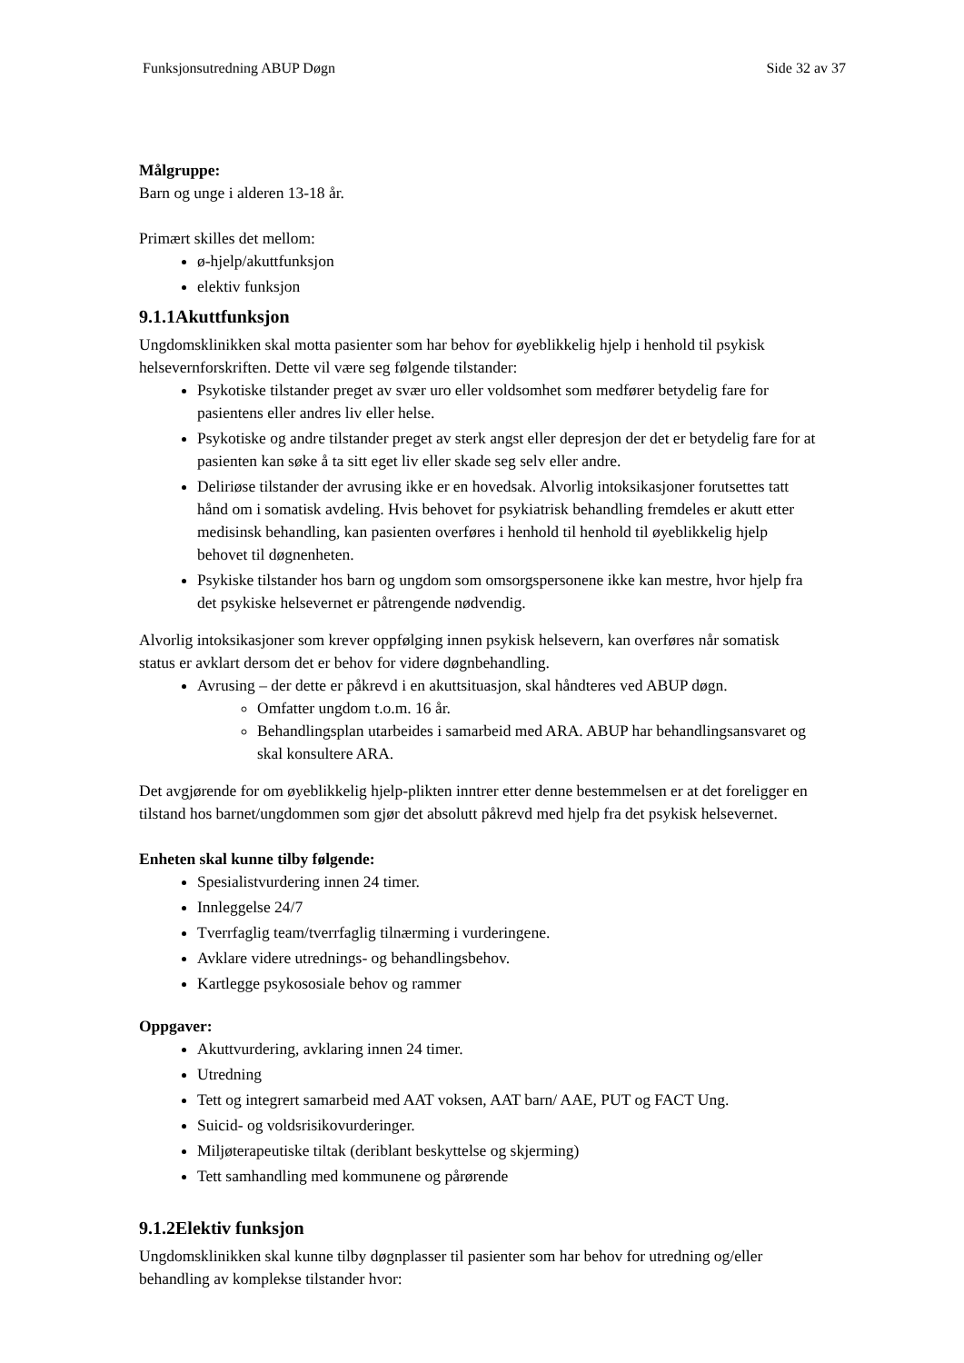Funksjonsutredning ABUP Døgn Side 32 av 37
Målgruppe:
Barn og unge i alderen 13-18 år.
Primært skilles det mellom:
ø-hjelp/akuttfunksjon
elektiv funksjon
9.1.1Akuttfunksjon
Ungdomsklinikken skal motta pasienter som har behov for øyeblikkelig hjelp i henhold til psykisk helsevernforskriften. Dette vil være seg følgende tilstander:
Psykotiske tilstander preget av svær uro eller voldsomhet som medfører betydelig fare for pasientens eller andres liv eller helse.
Psykotiske og andre tilstander preget av sterk angst eller depresjon der det er betydelig fare for at pasienten kan søke å ta sitt eget liv eller skade seg selv eller andre.
Deliriøse tilstander der avrusing ikke er en hovedsak. Alvorlig intoksikasjoner forutsettes tatt hånd om i somatisk avdeling. Hvis behovet for psykiatrisk behandling fremdeles er akutt etter medisinsk behandling, kan pasienten overføres i henhold til henhold til øyeblikkelig hjelp behovet til døgnenheten.
Psykiske tilstander hos barn og ungdom som omsorgspersonene ikke kan mestre, hvor hjelp fra det psykiske helsevernet er påtrengende nødvendig.
Alvorlig intoksikasjoner som krever oppfølging innen psykisk helsevern, kan overføres når somatisk status er avklart dersom det er behov for videre døgnbehandling.
Avrusing – der dette er påkrevd i en akuttsituasjon, skal håndteres ved ABUP døgn.
Omfatter ungdom t.o.m. 16 år.
Behandlingsplan utarbeides i samarbeid med ARA. ABUP har behandlingsansvaret og skal konsultere ARA.
Det avgjørende for om øyeblikkelig hjelp-plikten inntrer etter denne bestemmelsen er at det foreligger en tilstand hos barnet/ungdommen som gjør det absolutt påkrevd med hjelp fra det psykisk helsevernet.
Enheten skal kunne tilby følgende:
Spesialistvurdering innen 24 timer.
Innleggelse 24/7
Tverrfaglig team/tverrfaglig tilnærming i vurderingene.
Avklare videre utrednings- og behandlingsbehov.
Kartlegge psykososiale behov og rammer
Oppgaver:
Akuttvurdering, avklaring innen 24 timer.
Utredning
Tett og integrert samarbeid med AAT voksen, AAT barn/ AAE, PUT og FACT Ung.
Suicid- og voldsrisikovurderinger.
Miljøterapeutiske tiltak (deriblant beskyttelse og skjerming)
Tett samhandling med kommunene og pårørende
9.1.2Elektiv funksjon
Ungdomsklinikken skal kunne tilby døgnplasser til pasienter som har behov for utredning og/eller behandling av komplekse tilstander hvor: